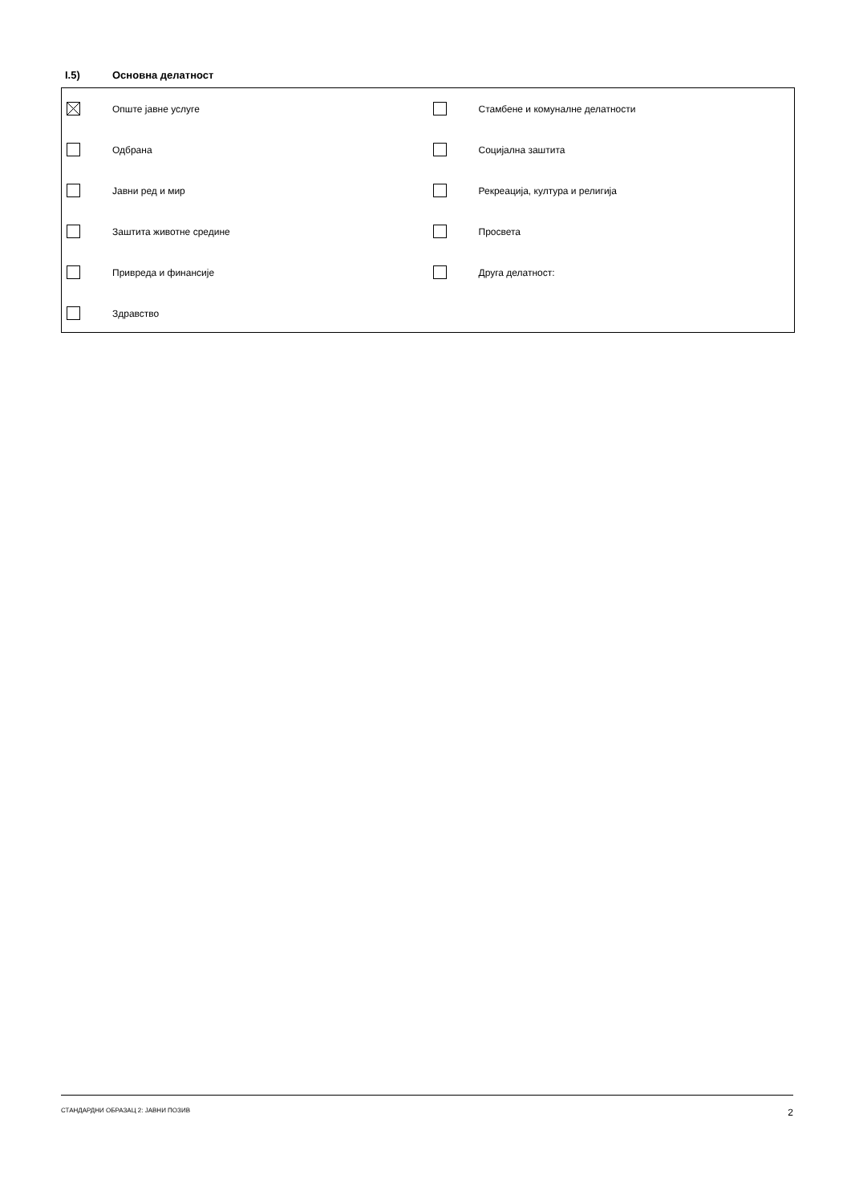I.5) Основна делатност
Опште јавне услуге
Одбрана
Јавни ред и мир
Заштита животне средине
Привреда и финансије
Здравство
Стамбене и комуналне делатности
Социјална заштита
Рекреација, култура и религија
Просвета
Друга делатност:
СТАНДАРДНИ ОБРАЗАЦ 2: ЈАВНИ ПОЗИВ 2